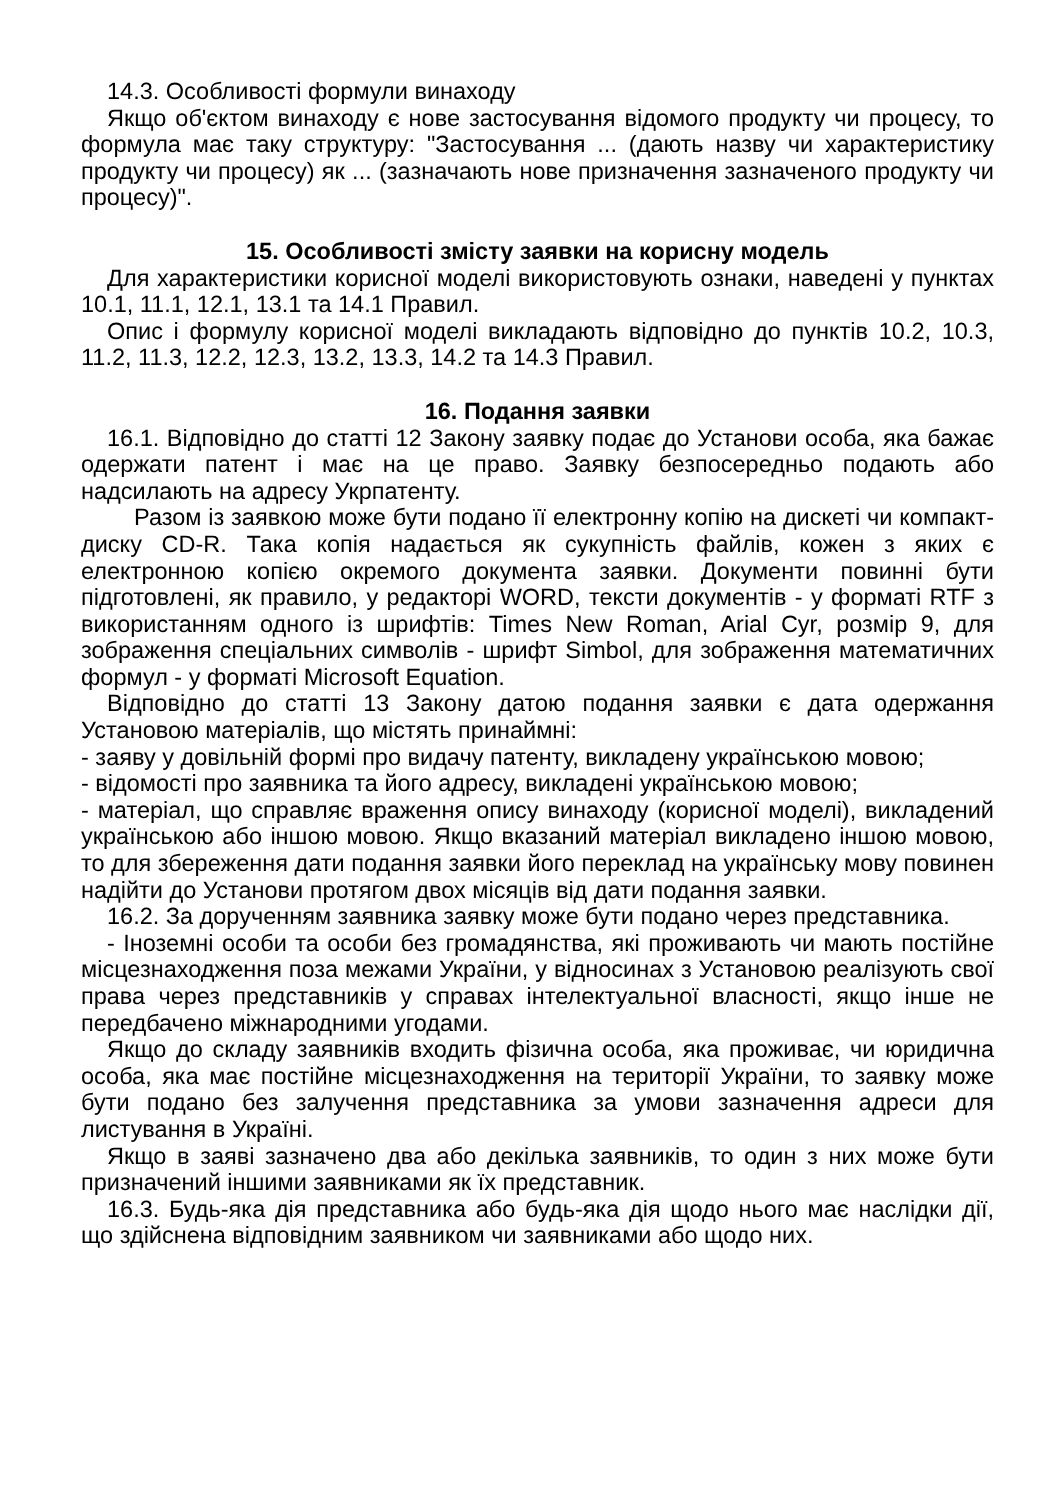14.3. Особливості формули винаходу
Якщо об'єктом винаходу є нове застосування відомого продукту чи процесу, то формула має таку структуру: "Застосування ... (дають назву чи характеристику продукту чи процесу) як ... (зазначають нове призначення зазначеного продукту чи процесу)".
15. Особливості змісту заявки на корисну модель
Для характеристики корисної моделі використовують ознаки, наведені у пунктах 10.1, 11.1, 12.1, 13.1 та 14.1 Правил.
Опис і формулу корисної моделі викладають відповідно до пунктів 10.2, 10.3, 11.2, 11.3, 12.2, 12.3, 13.2, 13.3, 14.2 та 14.3 Правил.
16. Подання заявки
16.1. Відповідно до статті 12 Закону заявку подає до Установи особа, яка бажає одержати патент і має на це право. Заявку безпосередньо подають або надсилають на адресу Укрпатенту.
Разом із заявкою може бути подано її електронну копію на дискеті чи компакт-диску CD-R. Така копія надається як сукупність файлів, кожен з яких є електронною копією окремого документа заявки. Документи повинні бути підготовлені, як правило, у редакторі WORD, тексти документів - у форматі RTF з використанням одного із шрифтів: Times New Roman, Arial Cyr, розмір 9, для зображення спеціальних символів - шрифт Simbol, для зображення математичних формул - у форматі Microsoft Equation.
Відповідно до статті 13 Закону датою подання заявки є дата одержання Установою матеріалів, що містять принаймні:
- заяву у довільній формі про видачу патенту, викладену українською мовою;
- відомості про заявника та його адресу, викладені українською мовою;
- матеріал, що справляє враження опису винаходу (корисної моделі), викладений українською або іншою мовою. Якщо вказаний матеріал викладено іншою мовою, то для збереження дати подання заявки його переклад на українську мову повинен надійти до Установи протягом двох місяців від дати подання заявки.
16.2. За дорученням заявника заявку може бути подано через представника.
- Іноземні особи та особи без громадянства, які проживають чи мають постійне місцезнаходження поза межами України, у відносинах з Установою реалізують свої права через представників у справах інтелектуальної власності, якщо інше не передбачено міжнародними угодами.
Якщо до складу заявників входить фізична особа, яка проживає, чи юридична особа, яка має постійне місцезнаходження на території України, то заявку може бути подано без залучення представника за умови зазначення адреси для листування в Україні.
Якщо в заяві зазначено два або декілька заявників, то один з них може бути призначений іншими заявниками як їх представник.
16.3. Будь-яка дія представника або будь-яка дія щодо нього має наслідки дії, що здійснена відповідним заявником чи заявниками або щодо них.